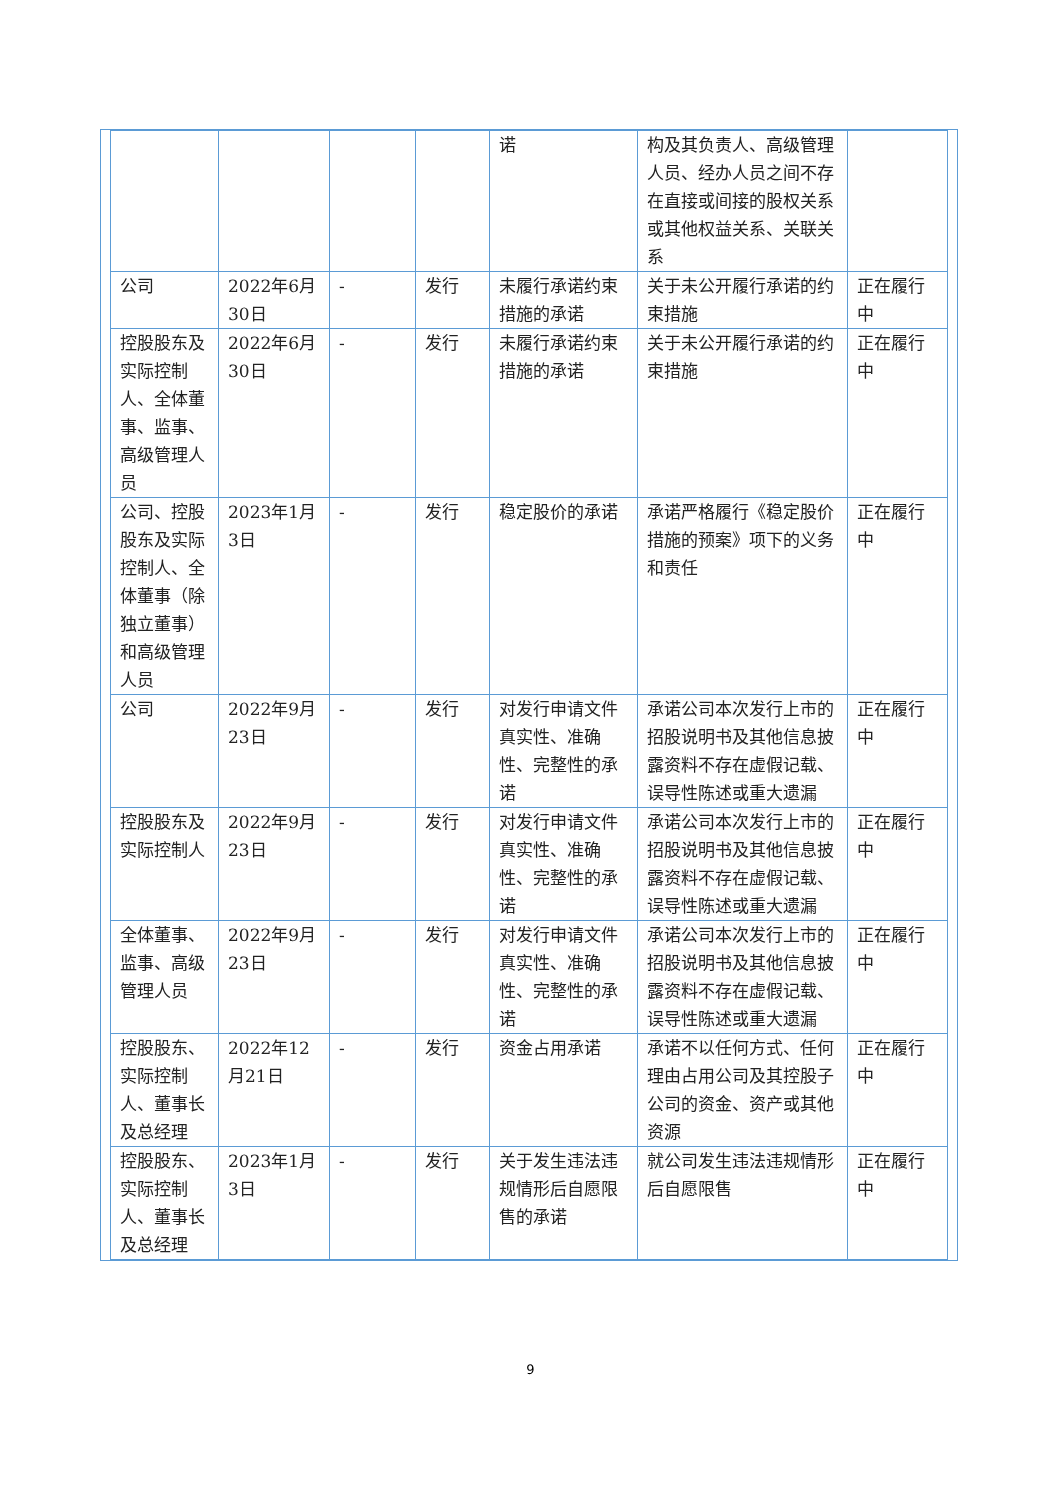| | | | | 诺 | 构及其负责人、高级管理人员、经办人员之间不存在直接或间接的股权关系或其他权益关系、关联关系 | |
| 公司 | 2022年6月30日 | - | 发行 | 未履行承诺约束措施的承诺 | 关于未公开履行承诺的约束措施 | 正在履行中 |
| 控股股东及实际控制人、全体董事、监事、高级管理人员 | 2022年6月30日 | - | 发行 | 未履行承诺约束措施的承诺 | 关于未公开履行承诺的约束措施 | 正在履行中 |
| 公司、控股股东及实际控制人、全体董事（除独立董事）和高级管理人员 | 2023年1月3日 | - | 发行 | 稳定股价的承诺 | 承诺严格履行《稳定股价措施的预案》项下的义务和责任 | 正在履行中 |
| 公司 | 2022年9月23日 | - | 发行 | 对发行申请文件真实性、准确性、完整性的承诺 | 承诺公司本次发行上市的招股说明书及其他信息披露资料不存在虚假记载、误导性陈述或重大遗漏 | 正在履行中 |
| 控股股东及实际控制人 | 2022年9月23日 | - | 发行 | 对发行申请文件真实性、准确性、完整性的承诺 | 承诺公司本次发行上市的招股说明书及其他信息披露资料不存在虚假记载、误导性陈述或重大遗漏 | 正在履行中 |
| 全体董事、监事、高级管理人员 | 2022年9月23日 | - | 发行 | 对发行申请文件真实性、准确性、完整性的承诺 | 承诺公司本次发行上市的招股说明书及其他信息披露资料不存在虚假记载、误导性陈述或重大遗漏 | 正在履行中 |
| 控股股东、实际控制人、董事长及总经理 | 2022年12月21日 | - | 发行 | 资金占用承诺 | 承诺不以任何方式、任何理由占用公司及其控股子公司的资金、资产或其他资源 | 正在履行中 |
| 控股股东、实际控制人、董事长及总经理 | 2023年1月3日 | - | 发行 | 关于发生违法违规情形后自愿限售的承诺 | 就公司发生违法违规情形后自愿限售 | 正在履行中 |
9